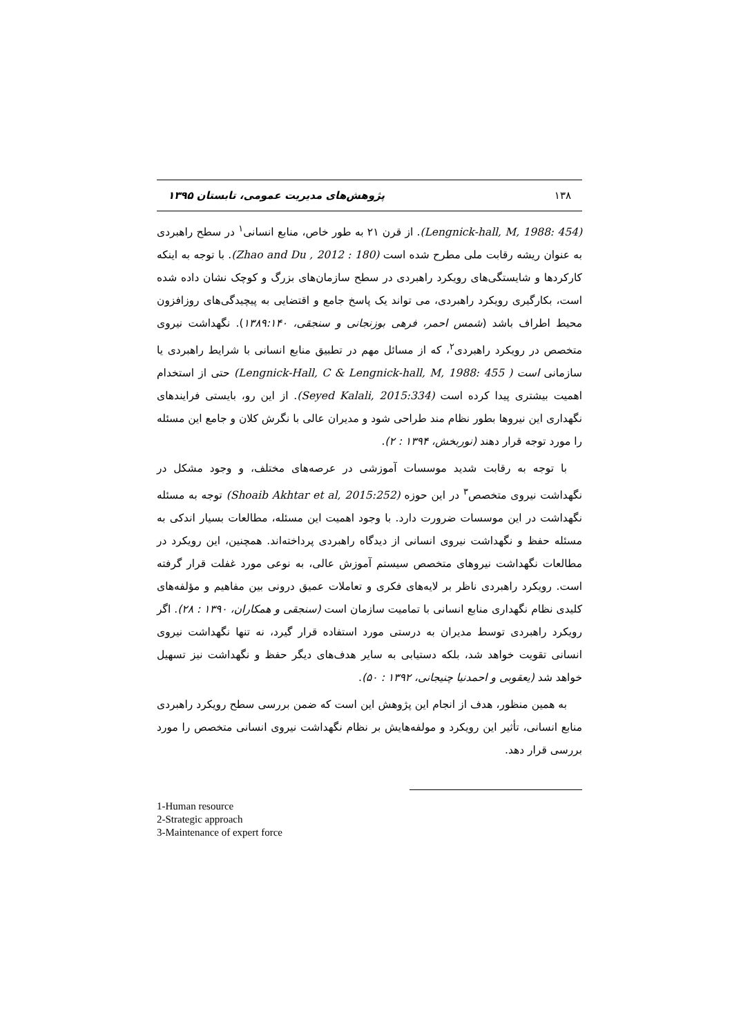۱۳۸ پژوهش‌های مدیریت عمومی، تابستان ۱۳۹۵
(Lengnick-hall, M, 1988: 454). از قرن ۲۱ به طور خاص، منابع انسانی<sup>۱</sup> در سطح راهبردی به عنوان ریشه رقابت ملی مطرح شده است (Zhao and Du , 2012 : 180). با توجه به اینکه کارکردها و شایستگی‌های رویکرد راهبردی در سطح سازمان‌های بزرگ و کوچک نشان داده شده است، بکارگیری رویکرد راهبردی، می تواند یک پاسخ جامع و اقتضایی به پیچیدگی‌های روزافزون محیط اطراف باشد (شمس احمر، فرهی بوزنجانی و سنجقی، ۱۳۸۹:۱۴۰). نگهداشت نیروی متخصص در رویکرد راهبردی<sup>۲</sup>، که از مسائل مهم در تطبیق منابع انسانی با شرایط راهبردی یا سازمانی است ( Lengnick-Hall, C & Lengnick-hall, M, 1988: 455) حتی از استخدام اهمیت بیشتری پیدا کرده است (Seyed Kalali, 2015:334). از این رو، بایستی فرایندهای نگهداری این نیروها بطور نظام مند طراحی شود و مدیران عالی با نگرش کلان و جامع این مسئله را مورد توجه قرار دهند (نوربخش، ۱۳۹۴ : ۲).
با توجه به رقابت شدید موسسات آموزشی در عرصه‌های مختلف، و وجود مشکل در نگهداشت نیروی متخصص<sup>۳</sup> در این حوزه (Shoaib Akhtar et al, 2015:252) توجه به مسئله نگهداشت در این موسسات ضرورت دارد. با وجود اهمیت این مسئله، مطالعات بسیار اندکی به مسئله حفظ و نگهداشت نیروی انسانی از دیدگاه راهبردی پرداخته‌اند. همچنین، این رویکرد در مطالعات نگهداشت نیروهای متخصص سیستم آموزش عالی، به نوعی مورد غفلت قرار گرفته است. رویکرد راهبردی ناظر بر لایه‌های فکری و تعاملات عمیق درونی بین مفاهیم و مؤلفه‌های کلیدی نظام نگهداری منابع انسانی با تمامیت سازمان است (سنجقی و همکاران، ۱۳۹۰ : ۲۸). اگر رویکرد راهبردی توسط مدیران به درستی مورد استفاده قرار گیرد، نه تنها نگهداشت نیروی انسانی تقویت خواهد شد، بلکه دستیابی به سایر هدف‌های دیگر حفظ و نگهداشت نیز تسهیل خواهد شد (یعقوبی و احمدنیا چنیجانی، ۱۳۹۲ : ۵۰).
به همین منظور، هدف از انجام این پژوهش این است که ضمن بررسی سطح رویکرد راهبردی منابع انسانی، تأثیر این رویکرد و مولفه‌هایش بر نظام نگهداشت نیروی انسانی متخصص را مورد بررسی قرار دهد.
1-Human resource
2-Strategic approach
3-Maintenance of expert force